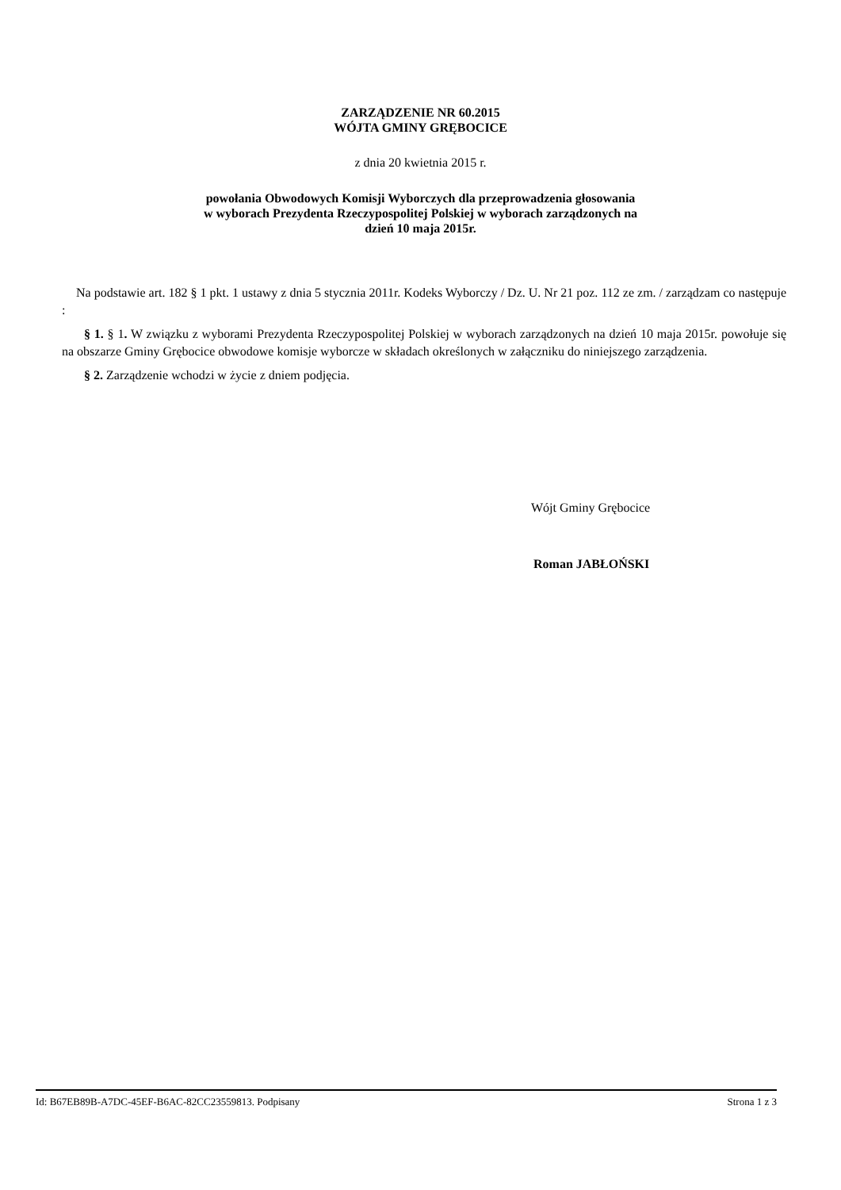ZARZĄDZENIE NR 60.2015
WÓJTA GMINY GRĘBOCICE
z dnia 20 kwietnia 2015 r.
powołania Obwodowych Komisji Wyborczych dla przeprowadzenia głosowania
w wyborach Prezydenta Rzeczypospolitej Polskiej w wyborach zarządzonych na
dzień 10 maja 2015r.
Na podstawie art. 182 § 1 pkt. 1 ustawy z dnia 5 stycznia 2011r. Kodeks Wyborczy / Dz. U. Nr 21 poz. 112 ze zm. / zarządzam co następuje :
§ 1. § 1. W związku z wyborami Prezydenta Rzeczypospolitej Polskiej w wyborach zarządzonych na dzień 10 maja 2015r. powołuje się na obszarze Gminy Grębocice obwodowe komisje wyborcze w składach określonych w załączniku do niniejszego zarządzenia.
§ 2. Zarządzenie wchodzi w życie z dniem podjęcia.
Wójt Gminy Grębocice
Roman JABŁOŃSKI
Id: B67EB89B-A7DC-45EF-B6AC-82CC23559813. Podpisany Strona 1 z 3